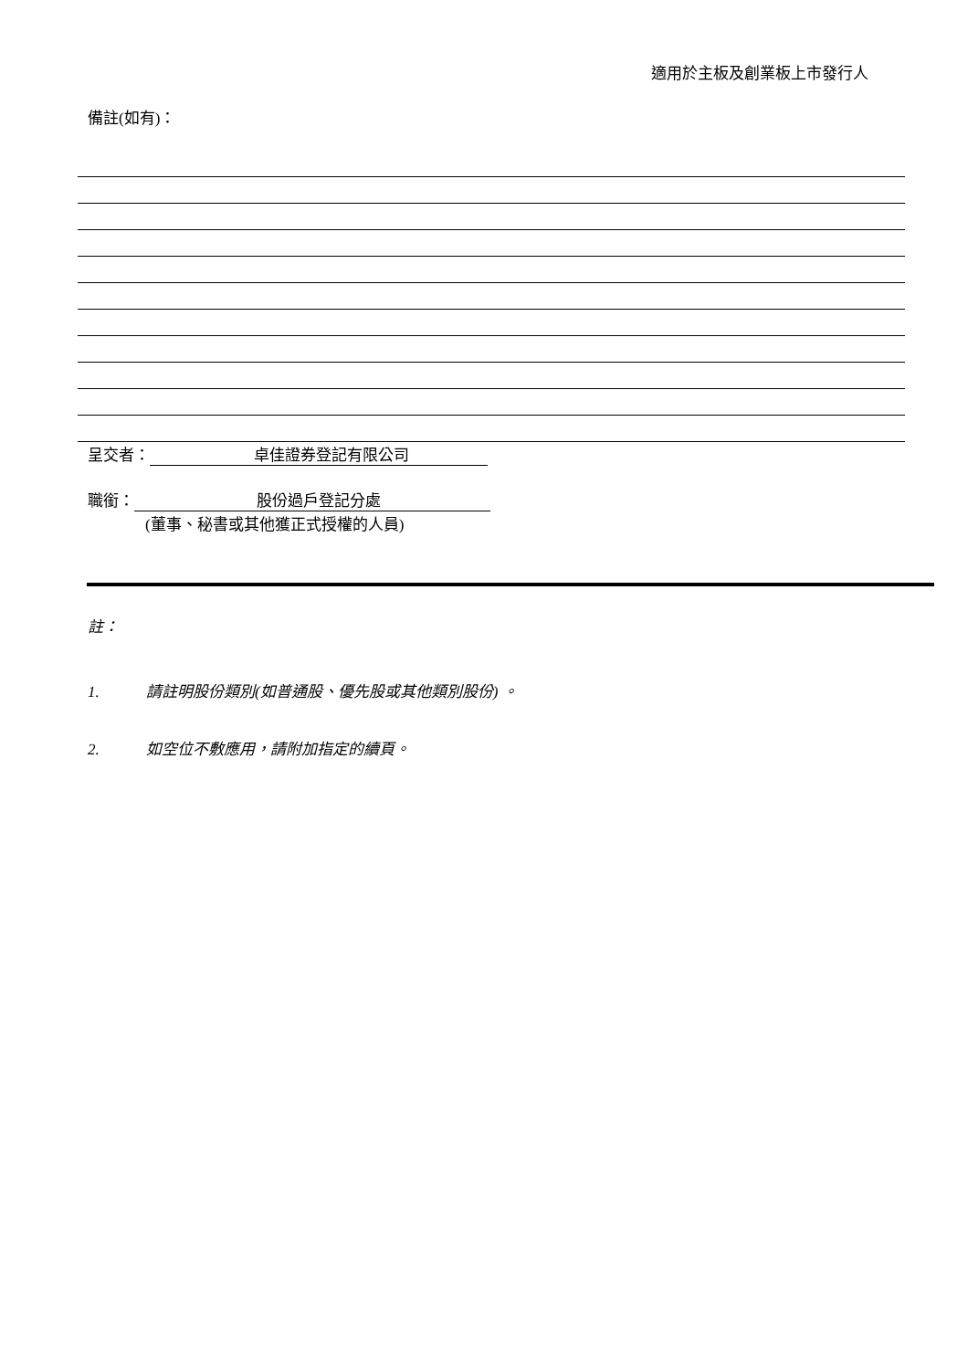適用於主板及創業板上市發行人
備註(如有)：
呈交者： 卓佳證券登記有限公司
職銜： 股份過戶登記分處
(董事、秘書或其他獲正式授權的人員)
註：
1. 請註明股份類別(如普通股、優先股或其他類別股份) 。
2. 如空位不敷應用，請附加指定的續頁。